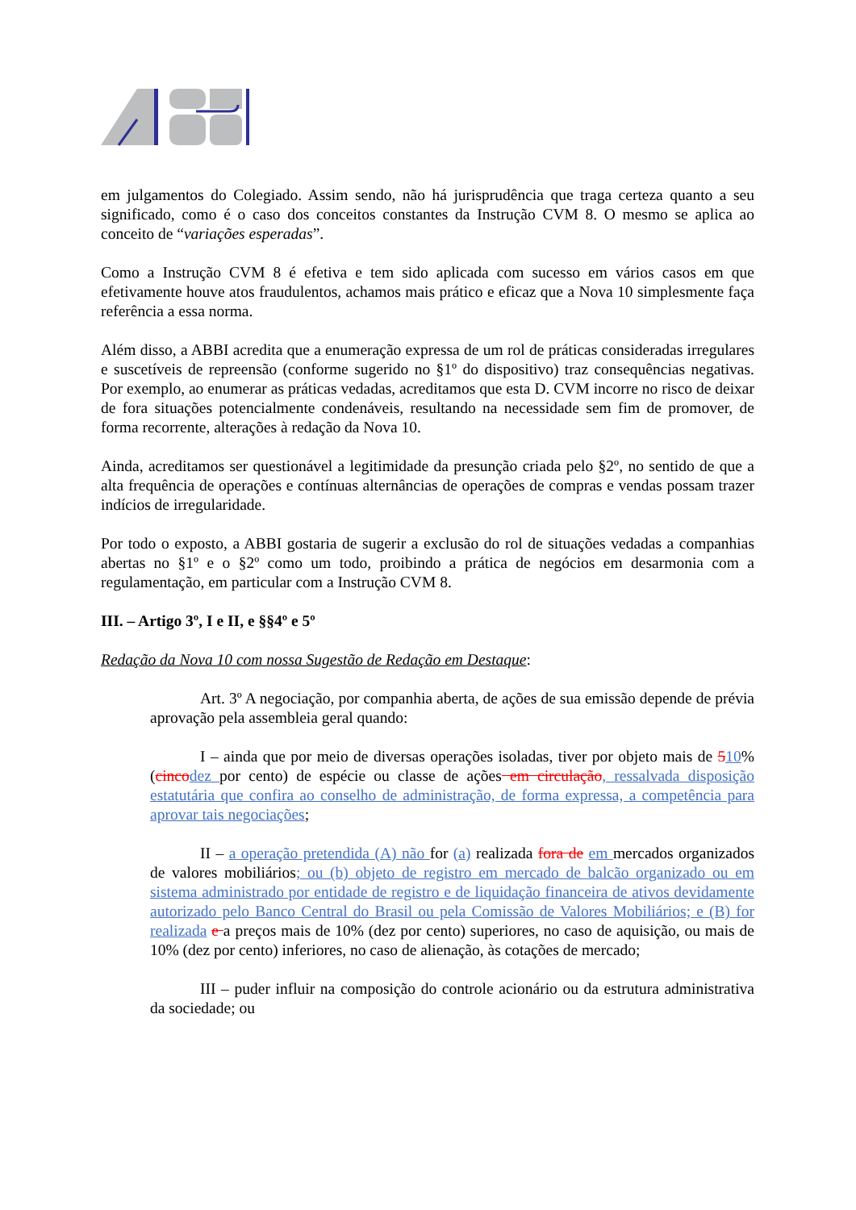em julgamentos do Colegiado. Assim sendo, não há jurisprudência que traga certeza quanto a seu significado, como é o caso dos conceitos constantes da Instrução CVM 8. O mesmo se aplica ao conceito de “variações esperadas”.
Como a Instrução CVM 8 é efetiva e tem sido aplicada com sucesso em vários casos em que efetivamente houve atos fraudulentos, achamos mais prático e eficaz que a Nova 10 simplesmente faça referência a essa norma.
Além disso, a ABBI acredita que a enumeração expressa de um rol de práticas consideradas irregulares e suscetíveis de repreensão (conforme sugerido no §1º do dispositivo) traz consequências negativas. Por exemplo, ao enumerar as práticas vedadas, acreditamos que esta D. CVM incorre no risco de deixar de fora situações potencialmente condenáveis, resultando na necessidade sem fim de promover, de forma recorrente, alterações à redação da Nova 10.
Ainda, acreditamos ser questionável a legitimidade da presunção criada pelo §2º, no sentido de que a alta frequência de operações e contínuas alternâncias de operações de compras e vendas possam trazer indícios de irregularidade.
Por todo o exposto, a ABBI gostaria de sugerir a exclusão do rol de situações vedadas a companhias abertas no §1º e o §2º como um todo, proibindo a prática de negócios em desarmonia com a regulamentação, em particular com a Instrução CVM 8.
III. – Artigo 3º, I e II, e §§4º e 5º
Redação da Nova 10 com nossa Sugestão de Redação em Destaque:
Art. 3º A negociação, por companhia aberta, de ações de sua emissão depende de prévia aprovação pela assembleia geral quando:
I – ainda que por meio de diversas operações isoladas, tiver por objeto mais de 510% (cinco dez por cento) de espécie ou classe de ações em circulação, ressalvada disposição estatutária que confira ao conselho de administração, de forma expressa, a competência para aprovar tais negociações;
II – a operação pretendida (A) não for (a) realizada fora de em mercados organizados de valores mobiliários; ou (b) objeto de registro em mercado de balcão organizado ou em sistema administrado por entidade de registro e de liquidação financeira de ativos devidamente autorizado pelo Banco Central do Brasil ou pela Comissão de Valores Mobiliários; e (B) for realizada e a preços mais de 10% (dez por cento) superiores, no caso de aquisição, ou mais de 10% (dez por cento) inferiores, no caso de alienação, às cotações de mercado;
III – puder influir na composição do controle acionário ou da estrutura administrativa da sociedade; ou